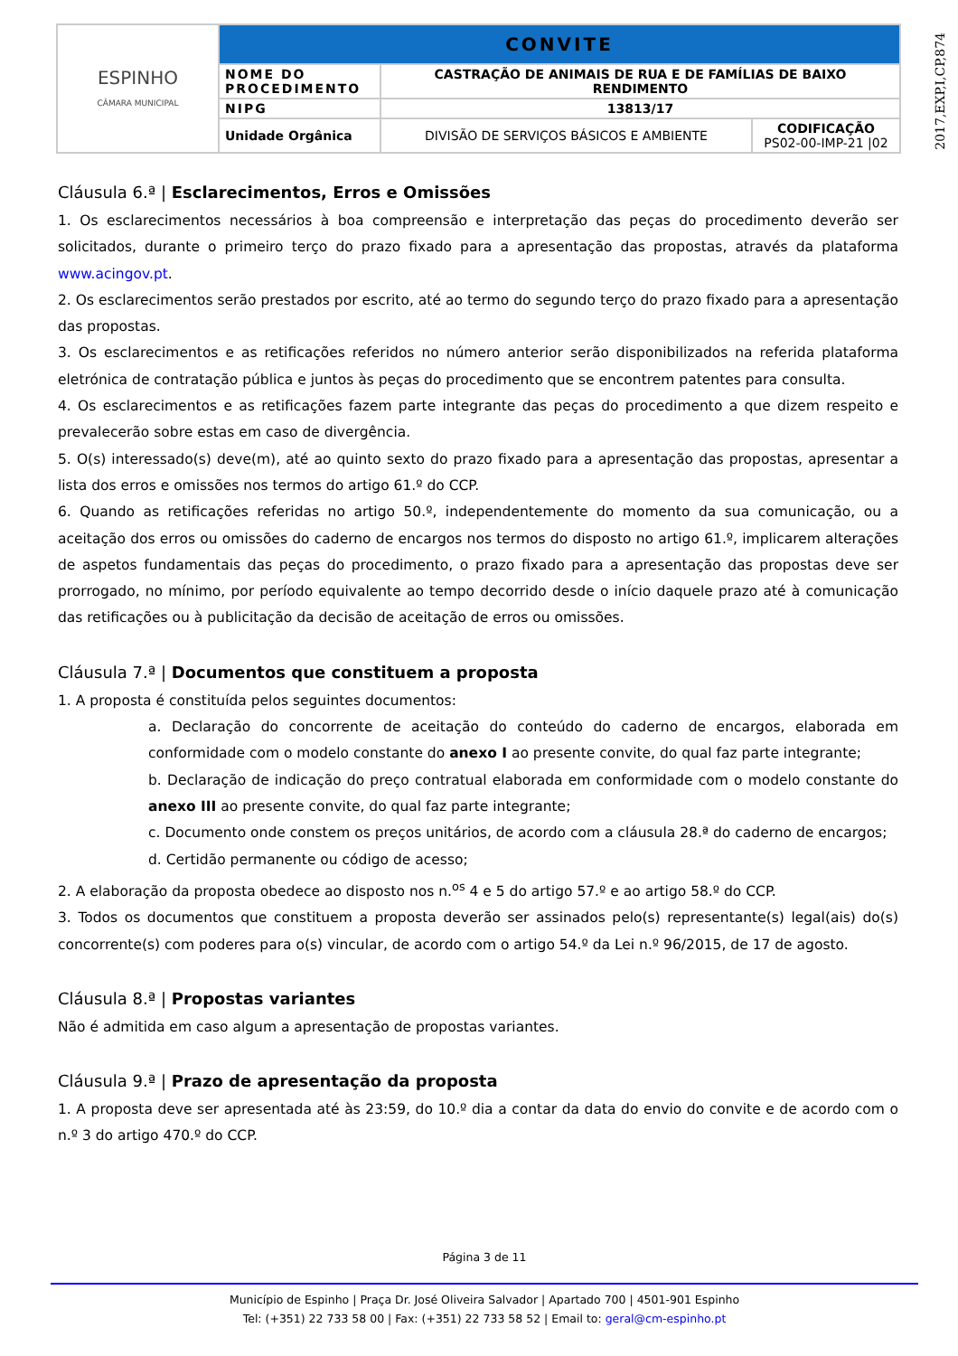| ESPINHO CÂMARA MUNICIPAL | CONVITE | | |
| | NOME DO PROCEDIMENTO | CASTRAÇÃO DE ANIMAIS DE RUA E DE FAMÍLIAS DE BAIXO RENDIMENTO | |
| | NIPG | 13813/17 | |
| | Unidade Orgânica | DIVISÃO DE SERVIÇOS BÁSICOS E AMBIENTE | CODIFICAÇÃO PS02-00-IMP-21 /02 |
2017,EXP,I,CP,874
Cláusula 6.ª | Esclarecimentos, Erros e Omissões
1. Os esclarecimentos necessários à boa compreensão e interpretação das peças do procedimento deverão ser solicitados, durante o primeiro terço do prazo fixado para a apresentação das propostas, através da plataforma www.acingov.pt.
2. Os esclarecimentos serão prestados por escrito, até ao termo do segundo terço do prazo fixado para a apresentação das propostas.
3. Os esclarecimentos e as retificações referidos no número anterior serão disponibilizados na referida plataforma eletrónica de contratação pública e juntos às peças do procedimento que se encontrem patentes para consulta.
4. Os esclarecimentos e as retificações fazem parte integrante das peças do procedimento a que dizem respeito e prevalecerão sobre estas em caso de divergência.
5. O(s) interessado(s) deve(m), até ao quinto sexto do prazo fixado para a apresentação das propostas, apresentar a lista dos erros e omissões nos termos do artigo 61.º do CCP.
6. Quando as retificações referidas no artigo 50.º, independentemente do momento da sua comunicação, ou a aceitação dos erros ou omissões do caderno de encargos nos termos do disposto no artigo 61.º, implicarem alterações de aspetos fundamentais das peças do procedimento, o prazo fixado para a apresentação das propostas deve ser prorrogado, no mínimo, por período equivalente ao tempo decorrido desde o início daquele prazo até à comunicação das retificações ou à publicitação da decisão de aceitação de erros ou omissões.
Cláusula 7.ª | Documentos que constituem a proposta
1. A proposta é constituída pelos seguintes documentos:
a. Declaração do concorrente de aceitação do conteúdo do caderno de encargos, elaborada em conformidade com o modelo constante do anexo I ao presente convite, do qual faz parte integrante;
b. Declaração de indicação do preço contratual elaborada em conformidade com o modelo constante do anexo III ao presente convite, do qual faz parte integrante;
c. Documento onde constem os preços unitários, de acordo com a cláusula 28.ª do caderno de encargos;
d. Certidão permanente ou código de acesso;
2. A elaboração da proposta obedece ao disposto nos n.<sup>os</sup> 4 e 5 do artigo 57.º e ao artigo 58.º do CCP.
3. Todos os documentos que constituem a proposta deverão ser assinados pelo(s) representante(s) legal(ais) do(s) concorrente(s) com poderes para o(s) vincular, de acordo com o artigo 54.º da Lei n.º 96/2015, de 17 de agosto.
Cláusula 8.ª | Propostas variantes
Não é admitida em caso algum a apresentação de propostas variantes.
Cláusula 9.ª | Prazo de apresentação da proposta
1. A proposta deve ser apresentada até às 23:59, do 10.º dia a contar da data do envio do convite e de acordo com o n.º 3 do artigo 470.º do CCP.
Página 3 de 11
Município de Espinho | Praça Dr. José Oliveira Salvador | Apartado 700 | 4501-901 Espinho
Tel: (+351) 22 733 58 00 | Fax: (+351) 22 733 58 52 | Email to: geral@cm-espinho.pt